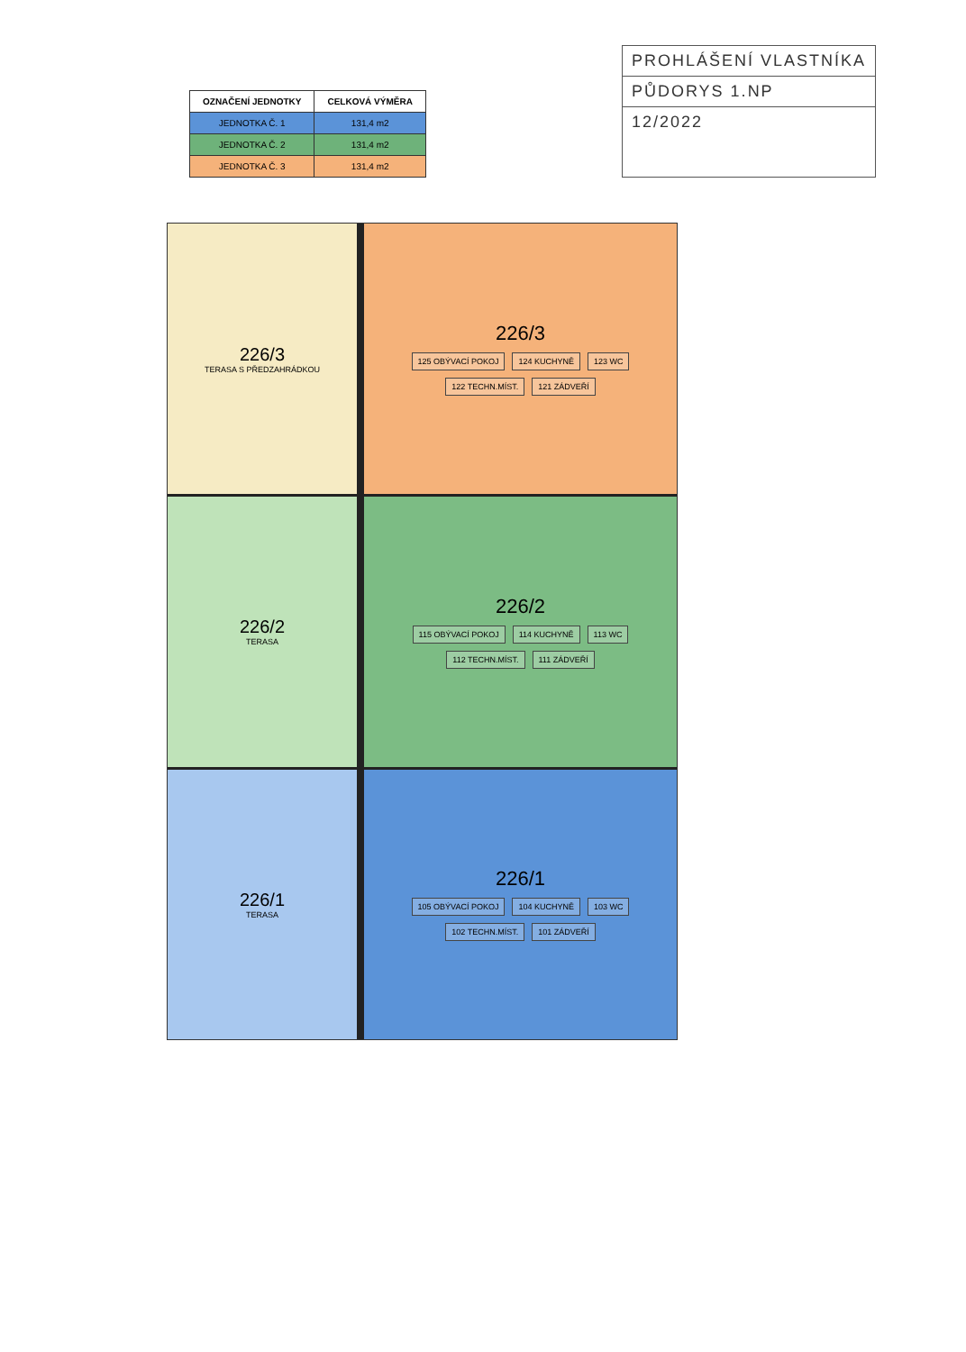| OZNAČENÍ JEDNOTKY | CELKOVÁ VÝMĚRA |
| --- | --- |
| JEDNOTKA Č. 1 | 131,4 m2 |
| JEDNOTKA Č. 2 | 131,4 m2 |
| JEDNOTKA Č. 3 | 131,4 m2 |
PROHLÁŠENÍ VLASTNÍKA
PŮDORYS 1.NP
12/2022
226/3
TERASA S PŘEDZAHRÁDKOU
226/3
125 OBÝVACÍ POKOJ 124 KUCHYNĚ 123 WC 122 TECHN.MÍST. 121 ZÁDVEŘÍ
226/2
TERASA
226/2
115 OBÝVACÍ POKOJ 114 KUCHYNĚ 113 WC 112 TECHN.MÍST. 111 ZÁDVEŘÍ
226/1
TERASA
226/1
105 OBÝVACÍ POKOJ 104 KUCHYNĚ 103 WC 102 TECHN.MÍST. 101 ZÁDVEŘÍ